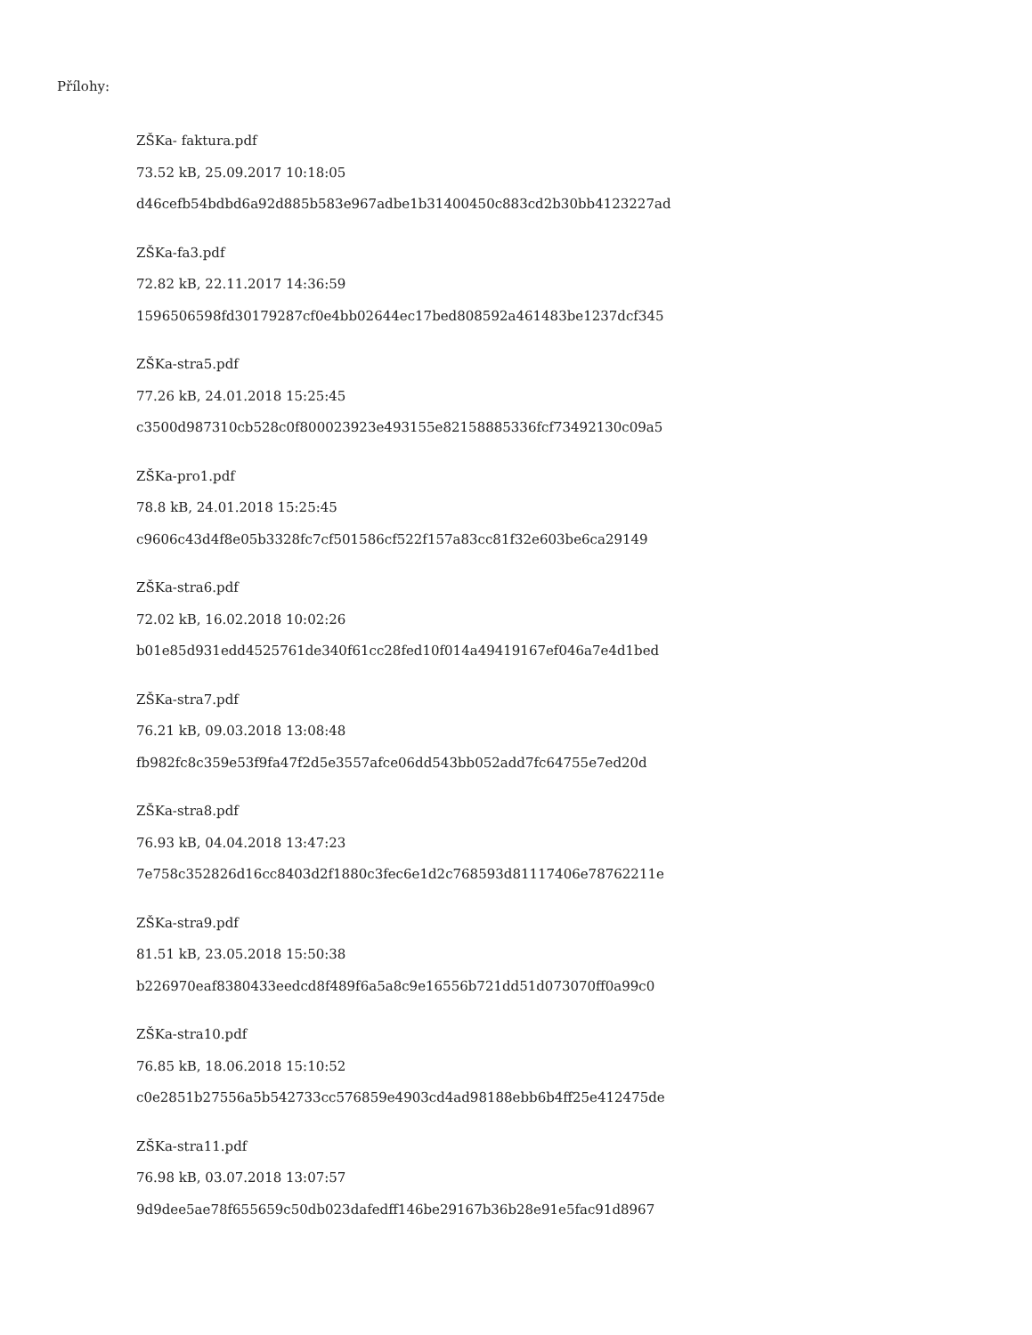Přílohy:
ZŠKa- faktura.pdf
73.52 kB, 25.09.2017 10:18:05
d46cefb54bdbd6a92d885b583e967adbe1b31400450c883cd2b30bb4123227ad
ZŠKa-fa3.pdf
72.82 kB, 22.11.2017 14:36:59
1596506598fd30179287cf0e4bb02644ec17bed808592a461483be1237dcf345
ZŠKa-stra5.pdf
77.26 kB, 24.01.2018 15:25:45
c3500d987310cb528c0f800023923e493155e82158885336fcf73492130c09a5
ZŠKa-pro1.pdf
78.8 kB, 24.01.2018 15:25:45
c9606c43d4f8e05b3328fc7cf501586cf522f157a83cc81f32e603be6ca29149
ZŠKa-stra6.pdf
72.02 kB, 16.02.2018 10:02:26
b01e85d931edd4525761de340f61cc28fed10f014a49419167ef046a7e4d1bed
ZŠKa-stra7.pdf
76.21 kB, 09.03.2018 13:08:48
fb982fc8c359e53f9fa47f2d5e3557afce06dd543bb052add7fc64755e7ed20d
ZŠKa-stra8.pdf
76.93 kB, 04.04.2018 13:47:23
7e758c352826d16cc8403d2f1880c3fec6e1d2c768593d81117406e78762211e
ZŠKa-stra9.pdf
81.51 kB, 23.05.2018 15:50:38
b226970eaf8380433eedcd8f489f6a5a8c9e16556b721dd51d073070ff0a99c0
ZŠKa-stra10.pdf
76.85 kB, 18.06.2018 15:10:52
c0e2851b27556a5b542733cc576859e4903cd4ad98188ebb6b4ff25e412475de
ZŠKa-stra11.pdf
76.98 kB, 03.07.2018 13:07:57
9d9dee5ae78f655659c50db023dafedff146be29167b36b28e91e5fac91d8967